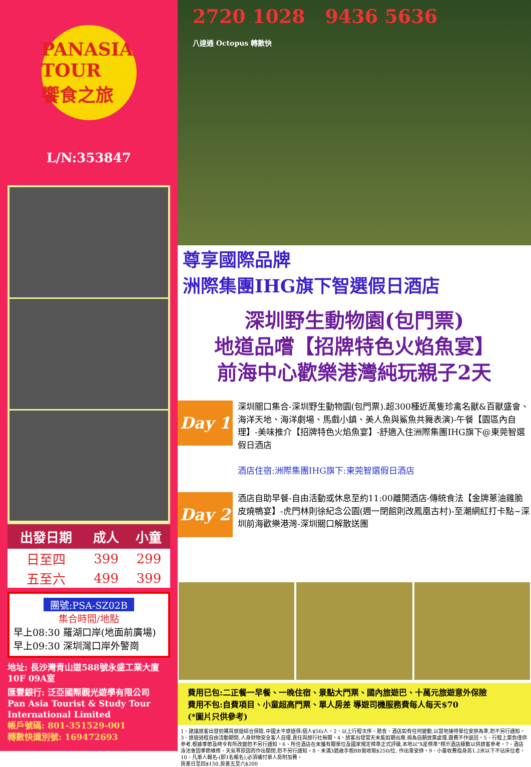PANASIA TOUR
饗食之旅
L/N:353847
| 出發日期 | 成人 | 小童 |
| --- | --- | --- |
| 日至四 | 399 | 299 |
| 五至六 | 499 | 399 |
團號:PSA-SZ02B
集合時間/地點
早上08:30 羅湖口岸(地面前廣場)
早上09:30 深圳灣口岸外警崗
地址: 長沙灣青山道588號永盛工業大廈10F 09A室
匯豐銀行: 泛亞國際觀光遊學有限公司
Pan Asia Tourist & Study Tour International Limited
帳戶號碼: 801-351529-001
轉數快識別號: 169472693
2720 1028 9436 5636
八達通 Octopus 轉數快
尊享國際品牌
洲際集團IHG旗下智選假日酒店
深圳野生動物園(包門票)
地道品嚐【招牌特色火焰魚宴】
前海中心歡樂港灣純玩親子2天
Day 1
深圳關口集合-深圳野生動物園(包門票).超300種近萬隻珍禽名獸&百獸盛會、海洋天地、海洋劇場、馬戲小鎮、美人魚與鯊魚共舞表演)-午餐【園區內自理】-美味推介【招牌特色火焰魚宴】-舒適入住洲際集團IHG旗下@東莞智選假日酒店
酒店住宿:洲際集團IHG旗下:東莞智選假日酒店
Day 2
酒店自助早餐-自由活動或休息至約11:00離開酒店-傳統食法【金牌蔥油雞脆皮燒鴨宴】-虎門林則徐紀念公園(週一閉館則改鳳凰古村)-至潮網紅打卡點~深圳前海歡樂港灣-深圳關口解散送團
費用已包:二正餐一早餐、一晚住宿、景點大門票、國內旅遊巴、十萬元旅遊意外保險
費用不包:自費項目、小童超高門票、單人房差 導遊司機服務費每人每天$70
(*圖片只供參考)
1、建議旅客出發前購買旅遊綜合保險,中國太平旅遊保:個人$56/人。2、以上行程次序、膳食、酒店如有任何變動,以當地接待單位安排為準,恕不另行通知。3、旅遊過程自由活動期間,人身財物安全客人自理,責任與旅行社無關。4、旅客出發當天未能如期出席,視為自願放棄處理,團費不作退回。5、行程上菜色僅供參考,根據季節及時令有所改變恕不另行通知。6、所住酒店在未獲有關單位及國家規定標準正式評級,本地以"X星標準"標示酒店級數以供旅客參考。7、酒店泳池會因季節維修、天氣等原因而作出關閉,恕不另行通知。8、未滿3週歲手抱BB需收取$250/位, 作出車安排。9、小童收費指身高1.2米以下不佔床位者。10、凡單人報名-(即1名報名),必須補付單人房附加費。
房差日至四$150,房差五至六$200